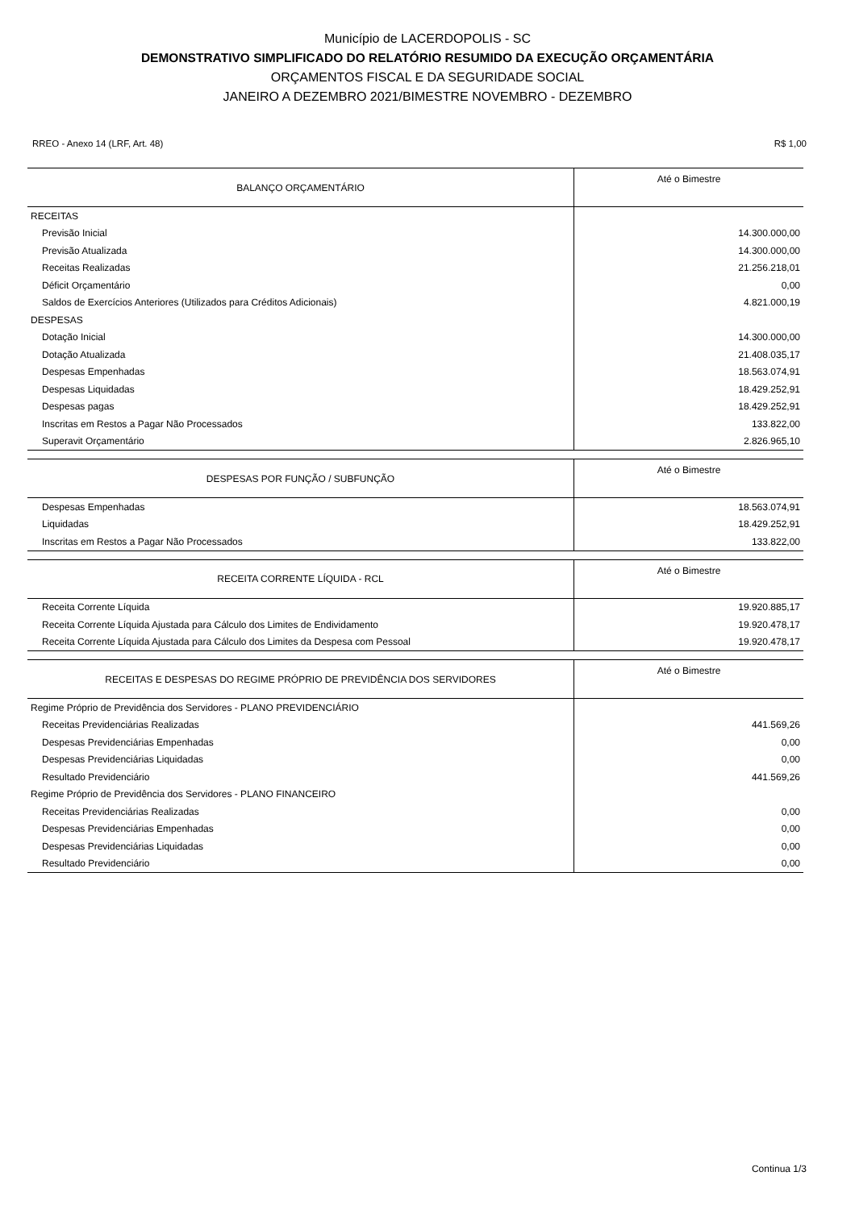Município de LACERDOPOLIS - SC
DEMONSTRATIVO SIMPLIFICADO DO RELATÓRIO RESUMIDO DA EXECUÇÃO ORÇAMENTÁRIA
ORÇAMENTOS FISCAL E DA SEGURIDADE SOCIAL
JANEIRO A DEZEMBRO 2021/BIMESTRE NOVEMBRO - DEZEMBRO
RREO - Anexo 14 (LRF, Art. 48) R$ 1,00
| BALANÇO ORÇAMENTÁRIO | Até o Bimestre |
| --- | --- |
| RECEITAS | |
| Previsão Inicial | 14.300.000,00 |
| Previsão Atualizada | 14.300.000,00 |
| Receitas Realizadas | 21.256.218,01 |
| Déficit Orçamentário | 0,00 |
| Saldos de Exercícios Anteriores (Utilizados para Créditos Adicionais) | 4.821.000,19 |
| DESPESAS | |
| Dotação Inicial | 14.300.000,00 |
| Dotação Atualizada | 21.408.035,17 |
| Despesas Empenhadas | 18.563.074,91 |
| Despesas Liquidadas | 18.429.252,91 |
| Despesas pagas | 18.429.252,91 |
| Inscritas em Restos a Pagar Não Processados | 133.822,00 |
| Superavit Orçamentário | 2.826.965,10 |
| DESPESAS POR FUNÇÃO / SUBFUNÇÃO | Até o Bimestre |
| --- | --- |
| Despesas Empenhadas | 18.563.074,91 |
| Liquidadas | 18.429.252,91 |
| Inscritas em Restos a Pagar Não Processados | 133.822,00 |
| RECEITA CORRENTE LÍQUIDA - RCL | Até o Bimestre |
| --- | --- |
| Receita Corrente Líquida | 19.920.885,17 |
| Receita Corrente Líquida Ajustada para Cálculo dos Limites de Endividamento | 19.920.478,17 |
| Receita Corrente Líquida Ajustada para Cálculo dos Limites da Despesa com Pessoal | 19.920.478,17 |
| RECEITAS E DESPESAS DO REGIME PRÓPRIO DE PREVIDÊNCIA DOS SERVIDORES | Até o Bimestre |
| --- | --- |
| Regime Próprio de Previdência dos Servidores - PLANO PREVIDENCIÁRIO | |
| Receitas Previdenciárias Realizadas | 441.569,26 |
| Despesas Previdenciárias Empenhadas | 0,00 |
| Despesas Previdenciárias Liquidadas | 0,00 |
| Resultado Previdenciário | 441.569,26 |
| Regime Próprio de Previdência dos Servidores - PLANO FINANCEIRO | |
| Receitas Previdenciárias Realizadas | 0,00 |
| Despesas Previdenciárias Empenhadas | 0,00 |
| Despesas Previdenciárias Liquidadas | 0,00 |
| Resultado Previdenciário | 0,00 |
Continua 1/3